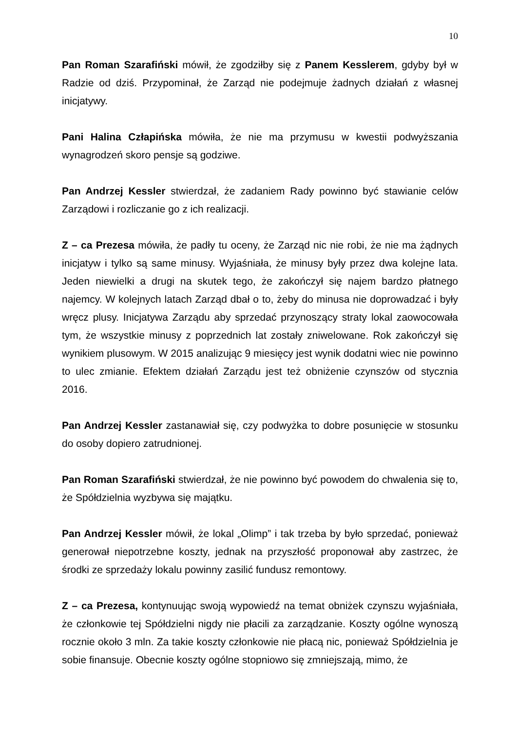10
Pan Roman Szarafiński mówił, że zgodziłby się z Panem Kesslerem, gdyby był w Radzie od dziś. Przypominał, że Zarząd nie podejmuje żadnych działań z własnej inicjatywy.
Pani Halina Człapińska mówiła, że nie ma przymusu w kwestii podwyższania wynagrodzeń skoro pensje są godziwe.
Pan Andrzej Kessler stwierdzał, że zadaniem Rady powinno być stawianie celów Zarządowi i rozliczanie go z ich realizacji.
Z – ca Prezesa mówiła, że padły tu oceny, że Zarząd nic nie robi, że nie ma żądnych inicjatyw i tylko są same minusy. Wyjaśniała, że minusy były przez dwa kolejne lata. Jeden niewielki a drugi na skutek tego, że zakończył się najem bardzo płatnego najemcy. W kolejnych latach Zarząd dbał o to, żeby do minusa nie doprowadzać i były wręcz plusy. Inicjatywa Zarządu aby sprzedać przynoszący straty lokal zaowocowała tym, że wszystkie minusy z poprzednich lat zostały zniwelowane. Rok zakończył się wynikiem plusowym. W 2015 analizując 9 miesięcy jest wynik dodatni wiec nie powinno to ulec zmianie. Efektem działań Zarządu jest też obniżenie czynszów od stycznia 2016.
Pan Andrzej Kessler zastanawiał się, czy podwyżka to dobre posunięcie w stosunku do osoby dopiero zatrudnionej.
Pan Roman Szarafiński stwierdzał, że nie powinno być powodem do chwalenia się to, że Spółdzielnia wyzbywa się majątku.
Pan Andrzej Kessler mówił, że lokal „Olimp” i tak trzeba by było sprzedać, ponieważ generował niepotrzebne koszty, jednak na przyszłość proponował aby zastrzec, że środki ze sprzedaży lokalu powinny zasilić fundusz remontowy.
Z – ca Prezesa, kontynuując swoją wypowiedź na temat obniżek czynszu wyjaśniała, że członkowie tej Spółdzielni nigdy nie płacili za zarządzanie. Koszty ogólne wynoszą rocznie około 3 mln. Za takie koszty członkowie nie płacą nic, ponieważ Spółdzielnia je sobie finansuje. Obecnie koszty ogólne stopniowo się zmniejszają, mimo, że